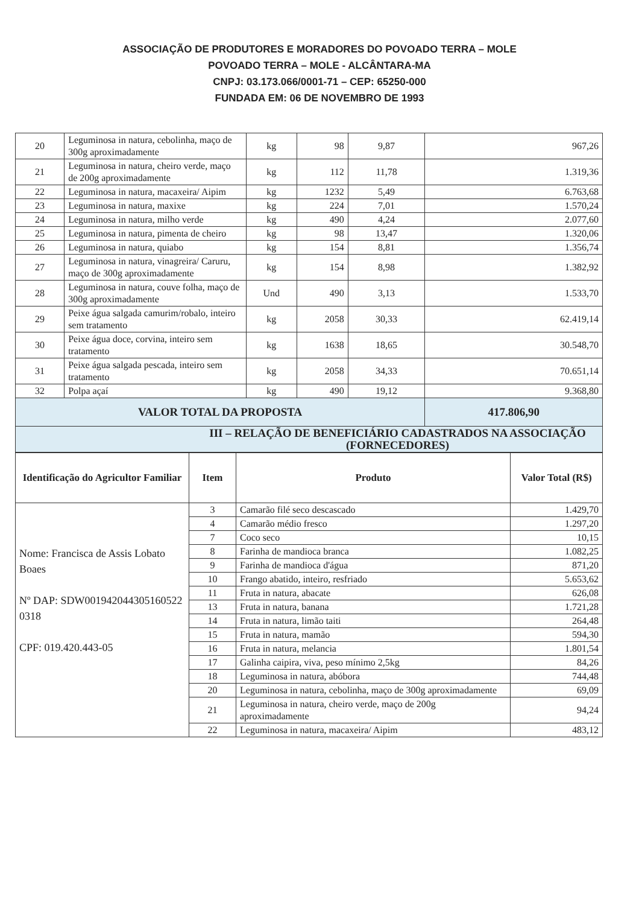ASSOCIAÇÃO DE PRODUTORES E MORADORES DO POVOADO TERRA – MOLE
POVOADO TERRA – MOLE - ALCÂNTARA-MA
CNPJ: 03.173.066/0001-71 – CEP: 65250-000
FUNDADA EM: 06 DE NOVEMBRO DE 1993
| 20 | Leguminosa in natura, cebolinha, maço de 300g aproximadamente | kg | 98 | 9,87 | 967,26 |
| 21 | Leguminosa in natura, cheiro verde, maço de 200g aproximadamente | kg | 112 | 11,78 | 1.319,36 |
| 22 | Leguminosa in natura, macaxeira/ Aipim | kg | 1232 | 5,49 | 6.763,68 |
| 23 | Leguminosa in natura, maxixe | kg | 224 | 7,01 | 1.570,24 |
| 24 | Leguminosa in natura, milho verde | kg | 490 | 4,24 | 2.077,60 |
| 25 | Leguminosa in natura, pimenta de cheiro | kg | 98 | 13,47 | 1.320,06 |
| 26 | Leguminosa in natura, quiabo | kg | 154 | 8,81 | 1.356,74 |
| 27 | Leguminosa in natura, vinagreira/ Caruru, maço de 300g aproximadamente | kg | 154 | 8,98 | 1.382,92 |
| 28 | Leguminosa in natura, couve folha, maço de 300g aproximadamente | Und | 490 | 3,13 | 1.533,70 |
| 29 | Peixe água salgada camurim/robalo, inteiro sem tratamento | kg | 2058 | 30,33 | 62.419,14 |
| 30 | Peixe água doce, corvina, inteiro sem tratamento | kg | 1638 | 18,65 | 30.548,70 |
| 31 | Peixe água salgada pescada, inteiro sem tratamento | kg | 2058 | 34,33 | 70.651,14 |
| 32 | Polpa açaí | kg | 490 | 19,12 | 9.368,80 |
| VALOR TOTAL DA PROPOSTA | | | | | 417.806,90 |
| III – RELAÇÃO DE BENEFICIÁRIO CADASTRADOS NA ASSOCIAÇÃO (FORNECEDORES) | | | | | |
| Identificação do Agricultor Familiar | Item | Produto | Valor Total (R$) |
| --- | --- | --- | --- |
| Nome: Francisca de Assis Lobato Boaes Nº DAP: SDW001942044305160522 0318 CPF: 019.420.443-05 | 3 | Camarão filé seco descascado | 1.429,70 |
| | 4 | Camarão médio fresco | 1.297,20 |
| | 7 | Coco seco | 10,15 |
| | 8 | Farinha de mandioca branca | 1.082,25 |
| | 9 | Farinha de mandioca d'água | 871,20 |
| | 10 | Frango abatido, inteiro, resfriado | 5.653,62 |
| | 11 | Fruta in natura, abacate | 626,08 |
| | 13 | Fruta in natura, banana | 1.721,28 |
| | 14 | Fruta in natura, limão taiti | 264,48 |
| | 15 | Fruta in natura, mamão | 594,30 |
| | 16 | Fruta in natura, melancia | 1.801,54 |
| | 17 | Galinha caipira, viva, peso mínimo 2,5kg | 84,26 |
| | 18 | Leguminosa in natura, abóbora | 744,48 |
| | 20 | Leguminosa in natura, cebolinha, maço de 300g aproximadamente | 69,09 |
| | 21 | Leguminosa in natura, cheiro verde, maço de 200g aproximadamente | 94,24 |
| | 22 | Leguminosa in natura, macaxeira/ Aipim | 483,12 |